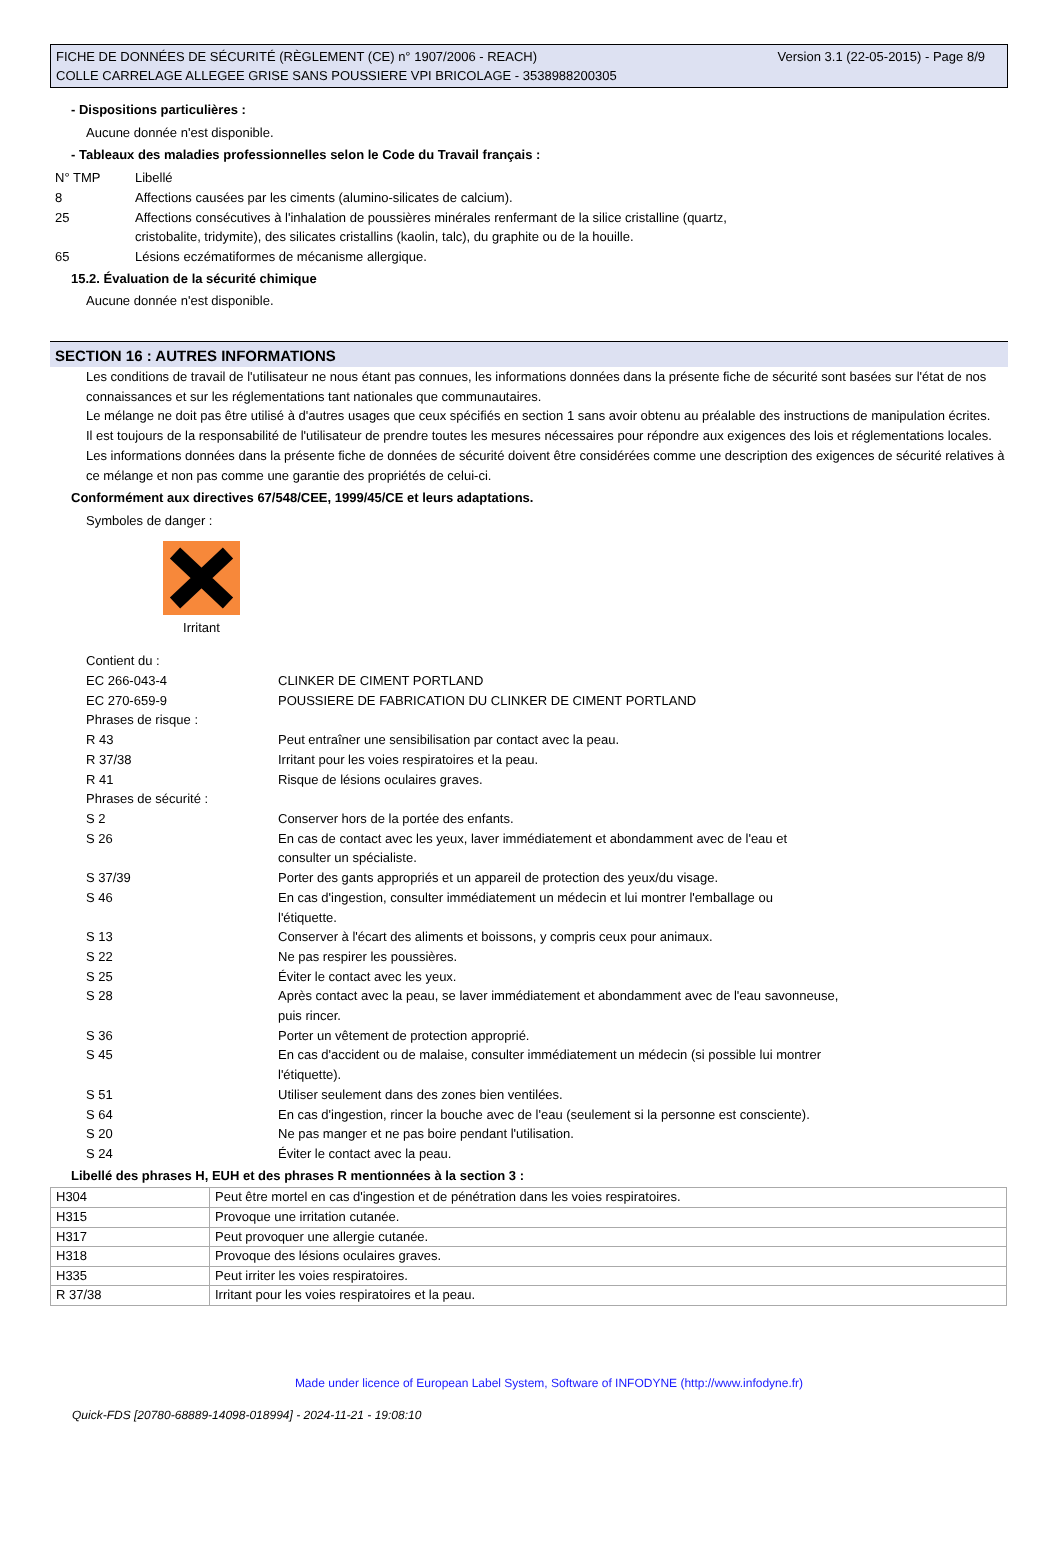Version 3.1 (22-05-2015) - Page 8/9 FICHE DE DONNÉES DE SÉCURITÉ (RÈGLEMENT (CE) n° 1907/2006 - REACH)
COLLE CARRELAGE ALLEGEE GRISE SANS POUSSIERE VPI BRICOLAGE - 3538988200305
- Dispositions particulières :
Aucune donnée n'est disponible.
- Tableaux des maladies professionnelles selon le Code du Travail français :
| N° TMP | Libellé |
| 8 | Affections causées par les ciments (alumino-silicates de calcium). |
| 25 | Affections consécutives à l'inhalation de poussières minérales renfermant de la silice cristalline (quartz, cristobalite, tridymite), des silicates cristallins (kaolin, talc), du graphite ou de la houille. |
| 65 | Lésions eczématiformes de mécanisme allergique. |
15.2. Évaluation de la sécurité chimique
Aucune donnée n'est disponible.
SECTION 16 : AUTRES INFORMATIONS
Les conditions de travail de l'utilisateur ne nous étant pas connues, les informations données dans la présente fiche de sécurité sont basées sur l'état de nos connaissances et sur les réglementations tant nationales que communautaires.
Le mélange ne doit pas être utilisé à d'autres usages que ceux spécifiés en section 1 sans avoir obtenu au préalable des instructions de manipulation écrites.
Il est toujours de la responsabilité de l'utilisateur de prendre toutes les mesures nécessaires pour répondre aux exigences des lois et réglementations locales.
Les informations données dans la présente fiche de données de sécurité doivent être considérées comme une description des exigences de sécurité relatives à ce mélange et non pas comme une garantie des propriétés de celui-ci.
Conformément aux directives 67/548/CEE, 1999/45/CE et leurs adaptations.
Symboles de danger :
Irritant
| Contient du : | |
| EC 266-043-4 | CLINKER DE CIMENT PORTLAND |
| EC 270-659-9 | POUSSIERE DE FABRICATION DU CLINKER DE CIMENT PORTLAND |
| Phrases de risque : | |
| R 43 | Peut entraîner une sensibilisation par contact avec la peau. |
| R 37/38 | Irritant pour les voies respiratoires et la peau. |
| R 41 | Risque de lésions oculaires graves. |
| Phrases de sécurité : | |
| S 2 | Conserver hors de la portée des enfants. |
| S 26 | En cas de contact avec les yeux, laver immédiatement et abondamment avec de l'eau et consulter un spécialiste. |
| S 37/39 | Porter des gants appropriés et un appareil de protection des yeux/du visage. |
| S 46 | En cas d'ingestion, consulter immédiatement un médecin et lui montrer l'emballage ou l'étiquette. |
| S 13 | Conserver à l'écart des aliments et boissons, y compris ceux pour animaux. |
| S 22 | Ne pas respirer les poussières. |
| S 25 | Éviter le contact avec les yeux. |
| S 28 | Après contact avec la peau, se laver immédiatement et abondamment avec de l'eau savonneuse, puis rincer. |
| S 36 | Porter un vêtement de protection approprié. |
| S 45 | En cas d'accident ou de malaise, consulter immédiatement un médecin (si possible lui montrer l'étiquette). |
| S 51 | Utiliser seulement dans des zones bien ventilées. |
| S 64 | En cas d'ingestion, rincer la bouche avec de l'eau (seulement si la personne est consciente). |
| S 20 | Ne pas manger et ne pas boire pendant l'utilisation. |
| S 24 | Éviter le contact avec la peau. |
Libellé des phrases H, EUH et des phrases R mentionnées à la section 3 :
| H304 | Peut être mortel en cas d'ingestion et de pénétration dans les voies respiratoires. |
| H315 | Provoque une irritation cutanée. |
| H317 | Peut provoquer une allergie cutanée. |
| H318 | Provoque des lésions oculaires graves. |
| H335 | Peut irriter les voies respiratoires. |
| R 37/38 | Irritant pour les voies respiratoires et la peau. |
Made under licence of European Label System, Software of INFODYNE (http://www.infodyne.fr)
Quick-FDS [20780-68889-14098-018994] - 2024-11-21 - 19:08:10